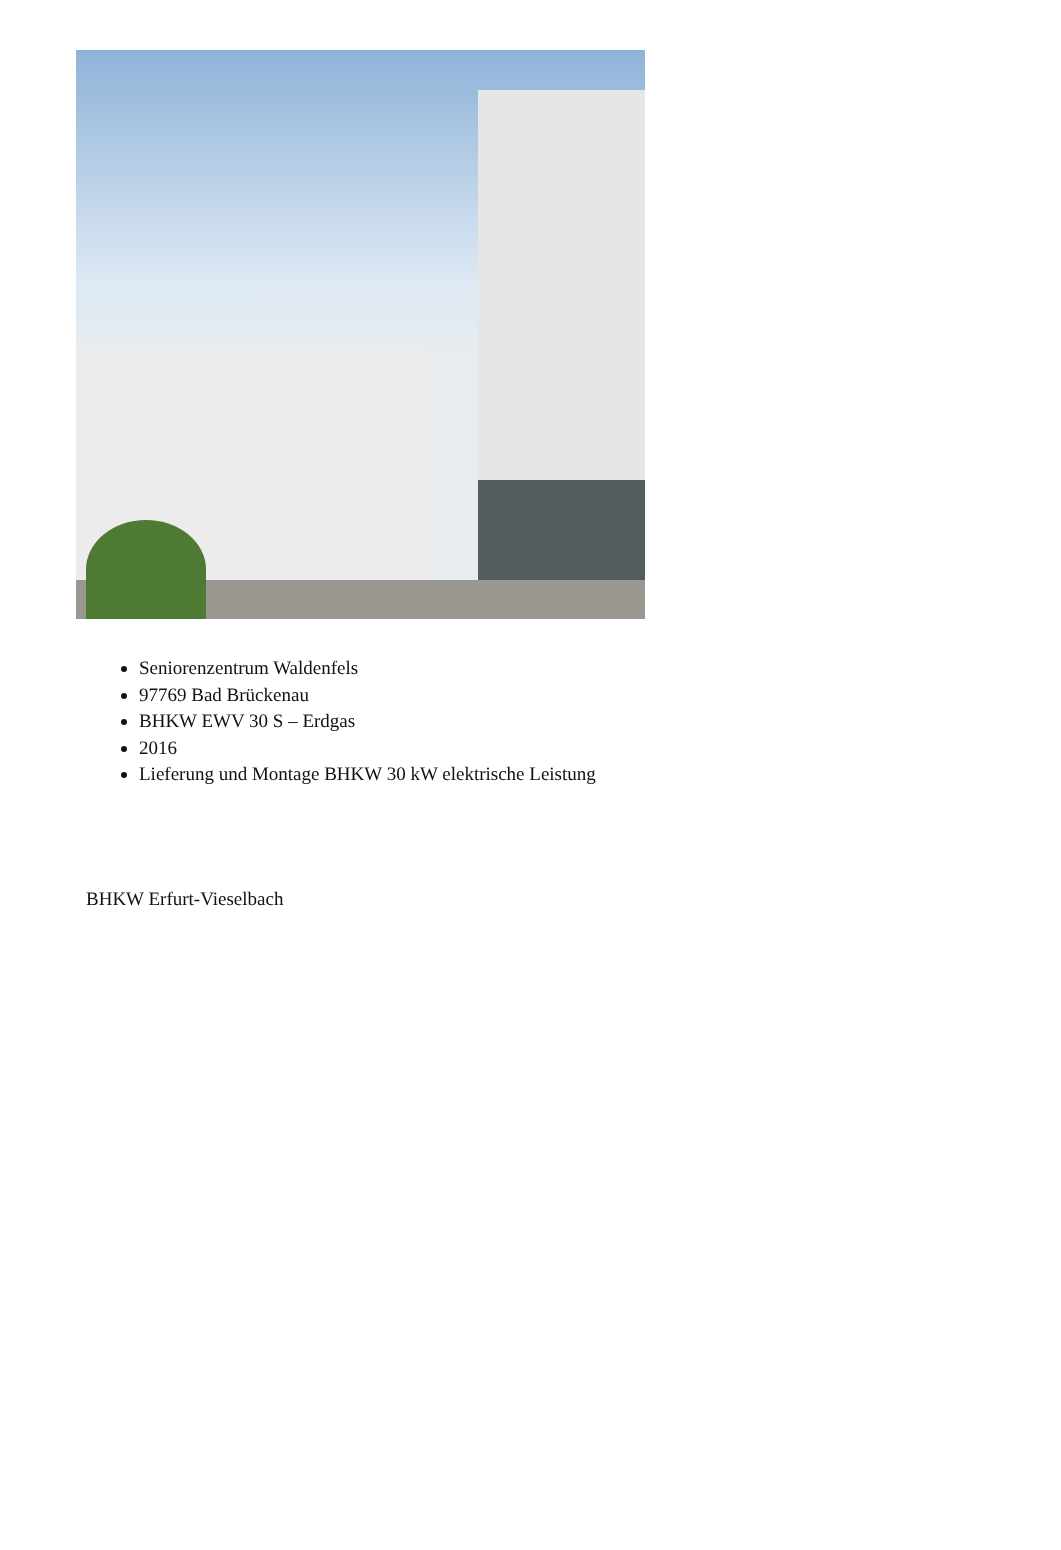Seniorenzentrum Waldenfels
97769 Bad Brückenau
BHKW EWV 30 S – Erdgas
2016
Lieferung und Montage BHKW 30 kW elektrische Leistung
BHKW Erfurt-Vieselbach